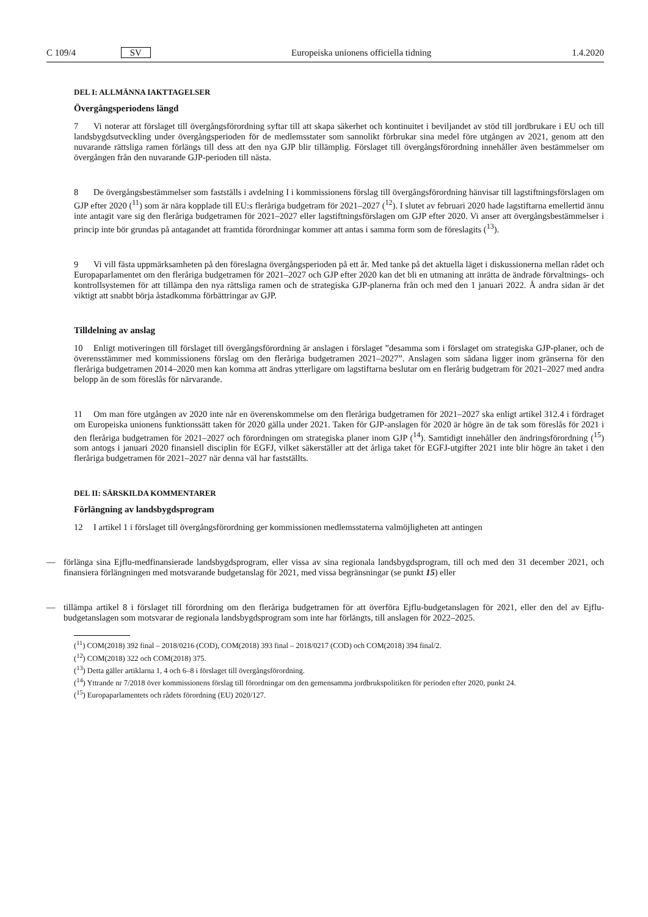C 109/4 SV Europeiska unionens officiella tidning 1.4.2020
DEL I: ALLMÄNNA IAKTTAGELSER
Övergångsperiodens längd
7 Vi noterar att förslaget till övergångsförordning syftar till att skapa säkerhet och kontinuitet i beviljandet av stöd till jordbrukare i EU och till landsbygdsutveckling under övergångsperioden för de medlemsstater som sannolikt förbrukar sina medel före utgången av 2021, genom att den nuvarande rättsliga ramen förlängs till dess att den nya GJP blir tillämplig. Förslaget till övergångsförordning innehåller även bestämmelser om övergången från den nuvarande GJP-perioden till nästa.
8 De övergångsbestämmelser som fastställs i avdelning I i kommissionens förslag till övergångsförordning hänvisar till lagstiftningsförslagen om GJP efter 2020 (<sup>11</sup>) som är nära kopplade till EU:s fleråriga budgetram för 2021–2027 (<sup>12</sup>). I slutet av februari 2020 hade lagstiftarna emellertid ännu inte antagit vare sig den fleråriga budgetramen för 2021–2027 eller lagstiftningsförslagen om GJP efter 2020. Vi anser att övergångsbestämmelser i princip inte bör grundas på antagandet att framtida förordningar kommer att antas i samma form som de föreslagits (<sup>13</sup>).
9 Vi vill fästa uppmärksamheten på den föreslagna övergångsperioden på ett år. Med tanke på det aktuella läget i diskussionerna mellan rådet och Europaparlamentet om den fleråriga budgetramen för 2021–2027 och GJP efter 2020 kan det bli en utmaning att inrätta de ändrade förvaltnings- och kontrollsystemen för att tillämpa den nya rättsliga ramen och de strategiska GJP-planerna från och med den 1 januari 2022. Å andra sidan är det viktigt att snabbt börja åstadkomma förbättringar av GJP.
Tilldelning av anslag
10 Enligt motiveringen till förslaget till övergångsförordning är anslagen i förslaget ”desamma som i förslaget om strategiska GJP-planer, och de överensstämmer med kommissionens förslag om den fleråriga budgetramen 2021–2027”. Anslagen som sådana ligger inom gränserna för den fleråriga budgetramen 2014–2020 men kan komma att ändras ytterligare om lagstiftarna beslutar om en flerårig budgetram för 2021–2027 med andra belopp än de som föreslås för närvarande.
11 Om man före utgången av 2020 inte når en överenskommelse om den fleråriga budgetramen för 2021–2027 ska enligt artikel 312.4 i fördraget om Europeiska unionens funktionssätt taken för 2020 gälla under 2021. Taken för GJP-anslagen för 2020 är högre än de tak som föreslås för 2021 i den fleråriga budgetramen för 2021–2027 och förordningen om strategiska planer inom GJP (<sup>14</sup>). Samtidigt innehåller den ändringsförordning (<sup>15</sup>) som antogs i januari 2020 finansiell disciplin för EGFJ, vilket säkerställer att det årliga taket för EGFJ-utgifter 2021 inte blir högre än taket i den fleråriga budgetramen för 2021–2027 när denna väl har fastställts.
DEL II: SÄRSKILDA KOMMENTARER
Förlängning av landsbygdsprogram
12 I artikel 1 i förslaget till övergångsförordning ger kommissionen medlemsstaterna valmöjligheten att antingen
— förlänga sina Ejflu-medfinansierade landsbygdsprogram, eller vissa av sina regionala landsbygdsprogram, till och med den 31 december 2021, och finansiera förlängningen med motsvarande budgetanslag för 2021, med vissa begränsningar (se punkt 15) eller
— tillämpa artikel 8 i förslaget till förordning om den fleråriga budgetramen för att överföra Ejflu-budgetanslagen för 2021, eller den del av Ejflu-budgetanslagen som motsvarar de regionala landsbygdsprogram som inte har förlängts, till anslagen för 2022–2025.
(<sup>11</sup>) COM(2018) 392 final – 2018/0216 (COD), COM(2018) 393 final – 2018/0217 (COD) och COM(2018) 394 final/2.
(<sup>12</sup>) COM(2018) 322 och COM(2018) 375.
(<sup>13</sup>) Detta gäller artiklarna 1, 4 och 6–8 i förslaget till övergångsförordning.
(<sup>14</sup>) Yttrande nr 7/2018 över kommissionens förslag till förordningar om den gemensamma jordbrukspolitiken för perioden efter 2020, punkt 24.
(<sup>15</sup>) Europaparlamentets och rådets förordning (EU) 2020/127.